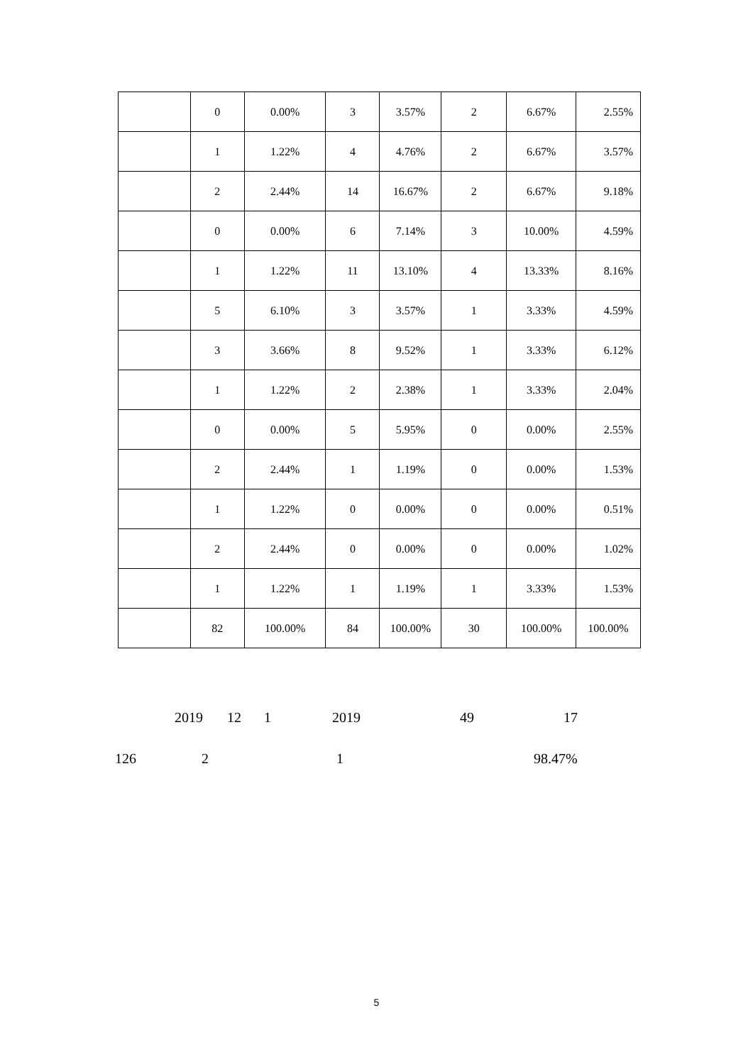| | 0 | 0.00% | 3 | 3.57% | 2 | 6.67% | 2.55% |
| | 1 | 1.22% | 4 | 4.76% | 2 | 6.67% | 3.57% |
| | 2 | 2.44% | 14 | 16.67% | 2 | 6.67% | 9.18% |
| | 0 | 0.00% | 6 | 7.14% | 3 | 10.00% | 4.59% |
| | 1 | 1.22% | 11 | 13.10% | 4 | 13.33% | 8.16% |
| | 5 | 6.10% | 3 | 3.57% | 1 | 3.33% | 4.59% |
| | 3 | 3.66% | 8 | 9.52% | 1 | 3.33% | 6.12% |
| | 1 | 1.22% | 2 | 2.38% | 1 | 3.33% | 2.04% |
| | 0 | 0.00% | 5 | 5.95% | 0 | 0.00% | 2.55% |
| | 2 | 2.44% | 1 | 1.19% | 0 | 0.00% | 1.53% |
| | 1 | 1.22% | 0 | 0.00% | 0 | 0.00% | 0.51% |
| | 2 | 2.44% | 0 | 0.00% | 0 | 0.00% | 1.02% |
| | 1 | 1.22% | 1 | 1.19% | 1 | 3.33% | 1.53% |
| | 82 | 100.00% | 84 | 100.00% | 30 | 100.00% | 100.00% |
2019 12 1 2019 49 17
126 2 1 98.47%
5